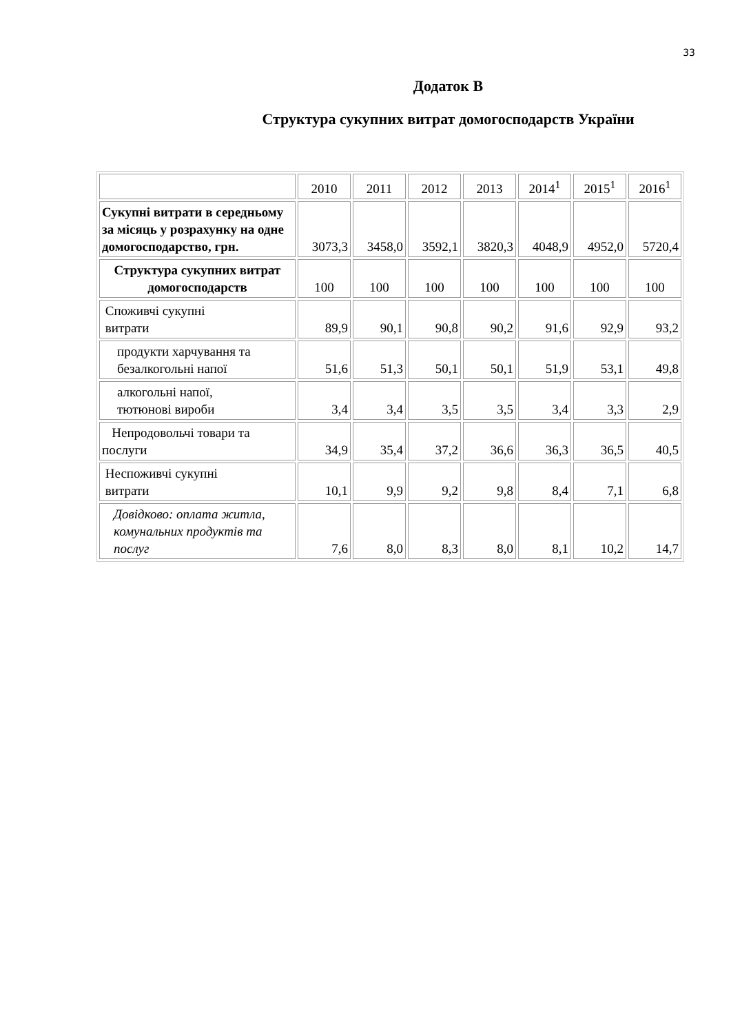33
Додаток В
Структура сукупних витрат домогосподарств України
| | 2010 | 2011 | 2012 | 2013 | 2014<sup>1</sup> | 2015<sup>1</sup> | 2016<sup>1</sup> |
| Сукупні витрати в середньому за місяць у розрахунку на одне домогосподарство, грн. | 3073,3 | 3458,0 | 3592,1 | 3820,3 | 4048,9 | 4952,0 | 5720,4 |
| Структура сукупних витрат домогосподарств | 100 | 100 | 100 | 100 | 100 | 100 | 100 |
| Споживчі сукупні витрати | 89,9 | 90,1 | 90,8 | 90,2 | 91,6 | 92,9 | 93,2 |
| продукти харчування та безалкогольні напої | 51,6 | 51,3 | 50,1 | 50,1 | 51,9 | 53,1 | 49,8 |
| алкогольні напої, тютюнові вироби | 3,4 | 3,4 | 3,5 | 3,5 | 3,4 | 3,3 | 2,9 |
| Непродовольчі товари та послуги | 34,9 | 35,4 | 37,2 | 36,6 | 36,3 | 36,5 | 40,5 |
| Неспоживчі сукупні витрати | 10,1 | 9,9 | 9,2 | 9,8 | 8,4 | 7,1 | 6,8 |
| Довідково: оплата житла, комунальних продуктів та послуг | 7,6 | 8,0 | 8,3 | 8,0 | 8,1 | 10,2 | 14,7 |